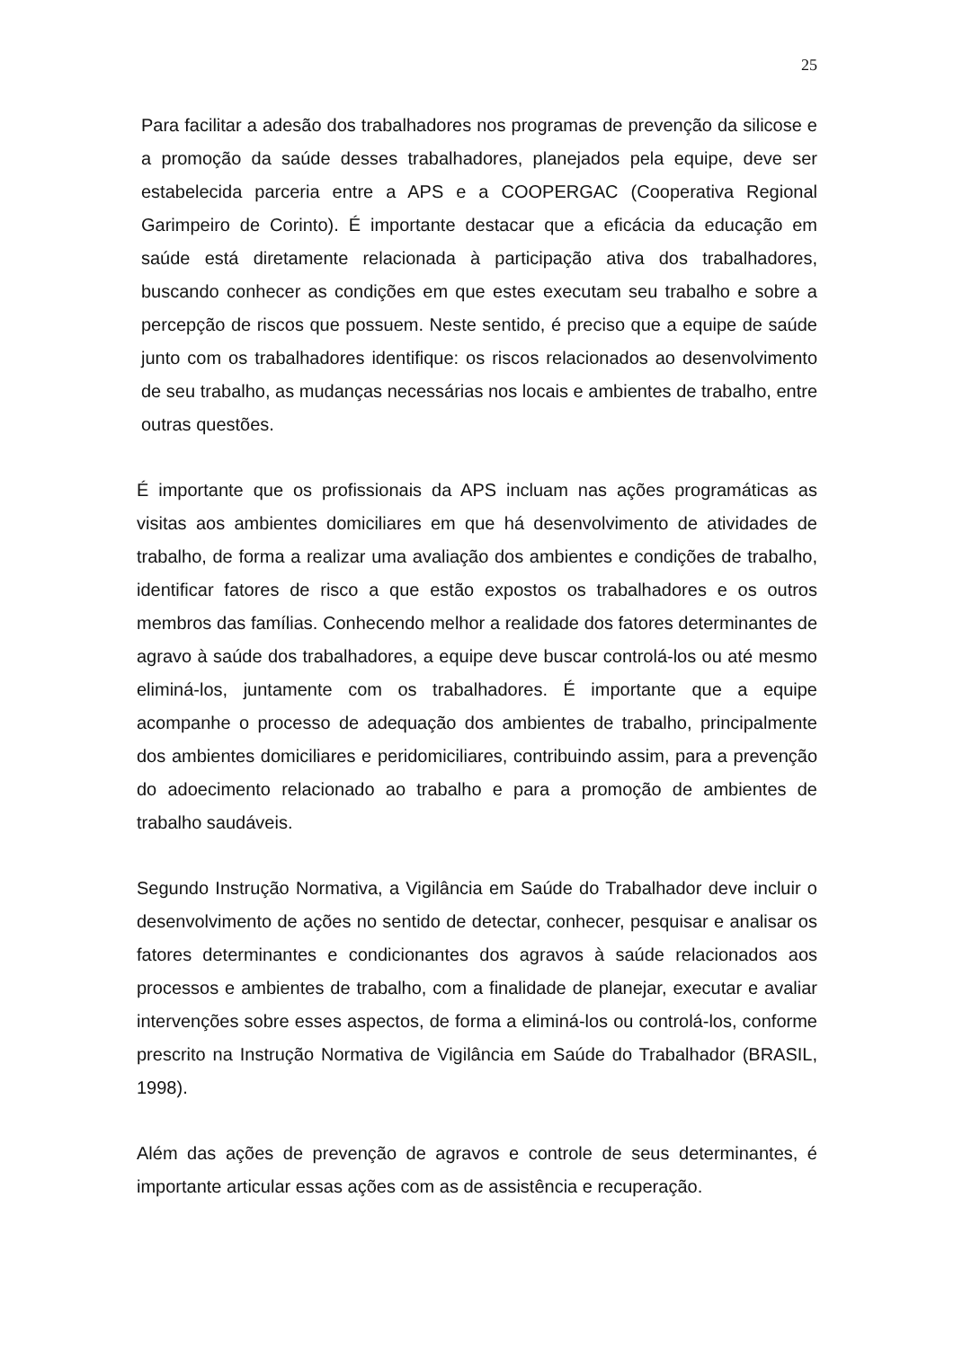25
Para facilitar a adesão dos trabalhadores nos programas de prevenção da silicose e a promoção da saúde desses trabalhadores, planejados pela equipe, deve ser estabelecida parceria entre a APS e a COOPERGAC (Cooperativa Regional Garimpeiro de Corinto). É importante destacar que a eficácia da educação em saúde está diretamente relacionada à participação ativa dos trabalhadores, buscando conhecer as condições em que estes executam seu trabalho e sobre a percepção de riscos que possuem. Neste sentido, é preciso que a equipe de saúde junto com os trabalhadores identifique: os riscos relacionados ao desenvolvimento de seu trabalho, as mudanças necessárias nos locais e ambientes de trabalho, entre outras questões.
É importante que os profissionais da APS incluam nas ações programáticas as visitas aos ambientes domiciliares em que há desenvolvimento de atividades de trabalho, de forma a realizar uma avaliação dos ambientes e condições de trabalho, identificar fatores de risco a que estão expostos os trabalhadores e os outros membros das famílias. Conhecendo melhor a realidade dos fatores determinantes de agravo à saúde dos trabalhadores, a equipe deve buscar controlá-los ou até mesmo eliminá-los, juntamente com os trabalhadores. É importante que a equipe acompanhe o processo de adequação dos ambientes de trabalho, principalmente dos ambientes domiciliares e peridomiciliares, contribuindo assim, para a prevenção do adoecimento relacionado ao trabalho e para a promoção de ambientes de trabalho saudáveis.
Segundo Instrução Normativa, a Vigilância em Saúde do Trabalhador deve incluir o desenvolvimento de ações no sentido de detectar, conhecer, pesquisar e analisar os fatores determinantes e condicionantes dos agravos à saúde relacionados aos processos e ambientes de trabalho, com a finalidade de planejar, executar e avaliar intervenções sobre esses aspectos, de forma a eliminá-los ou controlá-los, conforme prescrito na Instrução Normativa de Vigilância em Saúde do Trabalhador (BRASIL, 1998).
Além das ações de prevenção de agravos e controle de seus determinantes, é importante articular essas ações com as de assistência e recuperação.